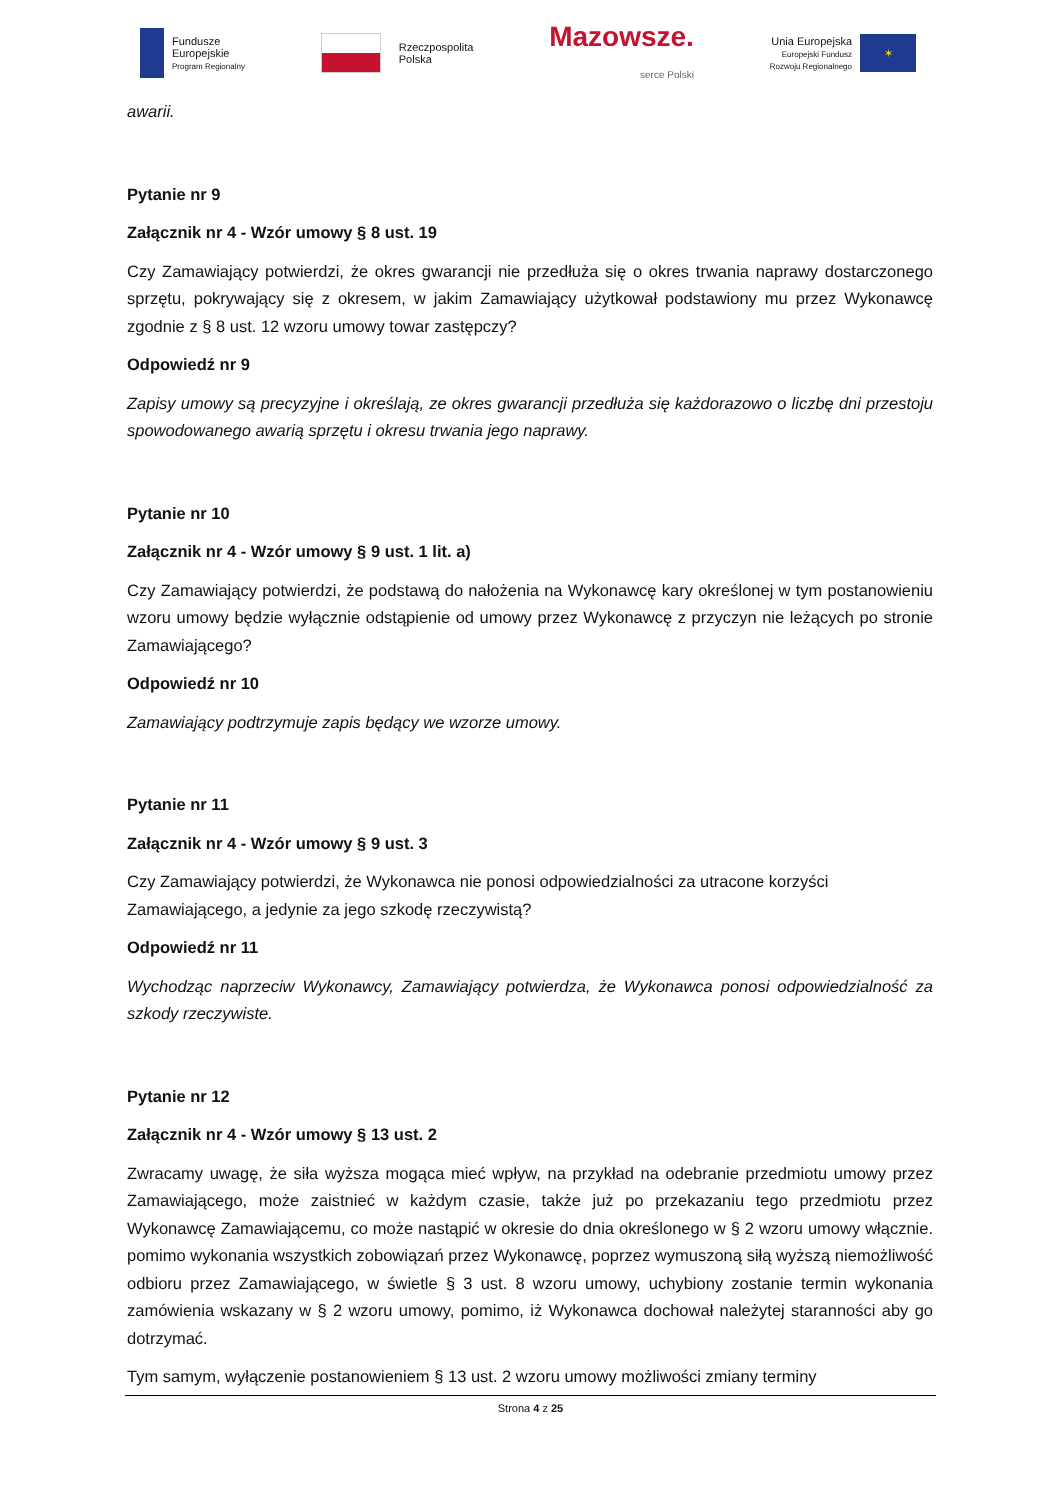Fundusze
Europejskie
Program Regionalny
Rzeczpospolita
Polska
Mazowsze.
serce Polski
Unia Europejska
Europejski Fundusz
Rozwoju Regionalnego
✶
awarii.
Pytanie nr 9
Załącznik nr 4 - Wzór umowy § 8 ust. 19
Czy Zamawiający potwierdzi, że okres gwarancji nie przedłuża się o okres trwania naprawy dostarczonego sprzętu, pokrywający się z okresem, w jakim Zamawiający użytkował podstawiony mu przez Wykonawcę zgodnie z § 8 ust. 12 wzoru umowy towar zastępczy?
Odpowiedź nr 9
Zapisy umowy są precyzyjne i określają, ze okres gwarancji przedłuża się każdorazowo o liczbę dni przestoju spowodowanego awarią sprzętu i okresu trwania jego naprawy.
Pytanie nr 10
Załącznik nr 4 - Wzór umowy § 9 ust. 1 lit. a)
Czy Zamawiający potwierdzi, że podstawą do nałożenia na Wykonawcę kary określonej w tym postanowieniu wzoru umowy będzie wyłącznie odstąpienie od umowy przez Wykonawcę z przyczyn nie leżących po stronie Zamawiającego?
Odpowiedź nr 10
Zamawiający podtrzymuje zapis będący we wzorze umowy.
Pytanie nr 11
Załącznik nr 4 - Wzór umowy § 9 ust. 3
Czy Zamawiający potwierdzi, że Wykonawca nie ponosi odpowiedzialności za utracone korzyści Zamawiającego, a jedynie za jego szkodę rzeczywistą?
Odpowiedź nr 11
Wychodząc naprzeciw Wykonawcy, Zamawiający potwierdza, że Wykonawca ponosi odpowiedzialność za szkody rzeczywiste.
Pytanie nr 12
Załącznik nr 4 - Wzór umowy § 13 ust. 2
Zwracamy uwagę, że siła wyższa mogąca mieć wpływ, na przykład na odebranie przedmiotu umowy przez Zamawiającego, może zaistnieć w każdym czasie, także już po przekazaniu tego przedmiotu przez Wykonawcę Zamawiającemu, co może nastąpić w okresie do dnia określonego w § 2 wzoru umowy włącznie. pomimo wykonania wszystkich zobowiązań przez Wykonawcę, poprzez wymuszoną siłą wyższą niemożliwość odbioru przez Zamawiającego, w świetle § 3 ust. 8 wzoru umowy, uchybiony zostanie termin wykonania zamówienia wskazany w § 2 wzoru umowy, pomimo, iż Wykonawca dochował należytej staranności aby go dotrzymać.
Tym samym, wyłączenie postanowieniem § 13 ust. 2 wzoru umowy możliwości zmiany terminy
Strona 4 z 25